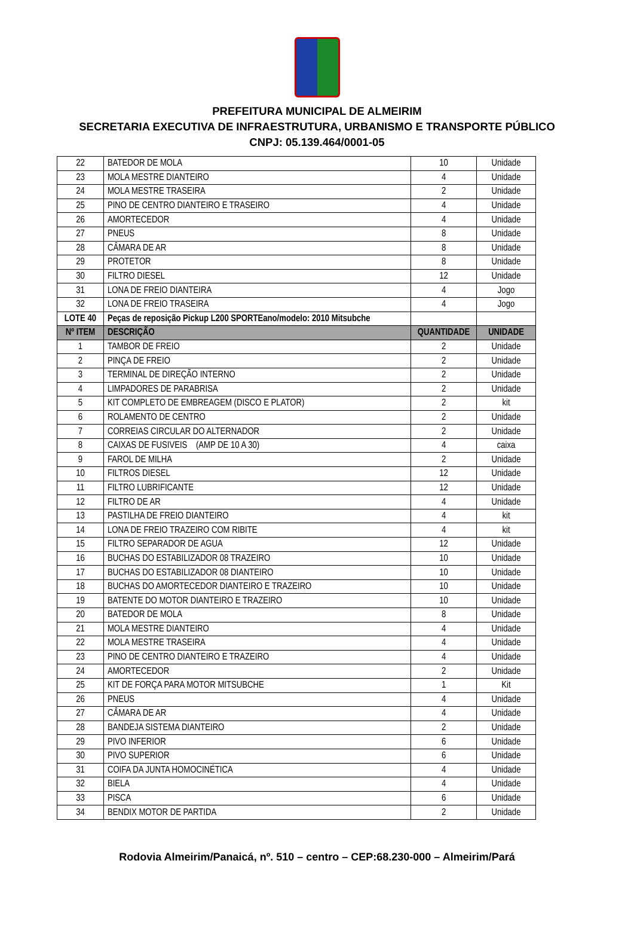PREFEITURA MUNICIPAL DE ALMEIRIM
SECRETARIA EXECUTIVA DE INFRAESTRUTURA, URBANISMO E TRANSPORTE PÚBLICO
CNPJ: 05.139.464/0001-05
| 22 | BATEDOR DE MOLA | 10 | Unidade |
| 23 | MOLA MESTRE DIANTEIRO | 4 | Unidade |
| 24 | MOLA MESTRE TRASEIRA | 2 | Unidade |
| 25 | PINO DE CENTRO DIANTEIRO E TRASEIRO | 4 | Unidade |
| 26 | AMORTECEDOR | 4 | Unidade |
| 27 | PNEUS | 8 | Unidade |
| 28 | CÂMARA DE AR | 8 | Unidade |
| 29 | PROTETOR | 8 | Unidade |
| 30 | FILTRO DIESEL | 12 | Unidade |
| 31 | LONA DE FREIO DIANTEIRA | 4 | Jogo |
| 32 | LONA DE FREIO TRASEIRA | 4 | Jogo |
| LOTE 40 | Peças de reposição Pickup L200 SPORTEano/modelo: 2010 Mitsubche | | |
| Nº ITEM | DESCRIÇÃO | QUANTIDADE | UNIDADE |
| 1 | TAMBOR DE FREIO | 2 | Unidade |
| 2 | PINÇA DE FREIO | 2 | Unidade |
| 3 | TERMINAL DE DIREÇÃO INTERNO | 2 | Unidade |
| 4 | LIMPADORES DE PARABRISA | 2 | Unidade |
| 5 | KIT COMPLETO DE EMBREAGEM (DISCO E PLATOR) | 2 | kit |
| 6 | ROLAMENTO DE CENTRO | 2 | Unidade |
| 7 | CORREIAS CIRCULAR DO ALTERNADOR | 2 | Unidade |
| 8 | CAIXAS DE FUSIVEIS (AMP DE 10 A 30) | 4 | caixa |
| 9 | FAROL DE MILHA | 2 | Unidade |
| 10 | FILTROS DIESEL | 12 | Unidade |
| 11 | FILTRO LUBRIFICANTE | 12 | Unidade |
| 12 | FILTRO DE AR | 4 | Unidade |
| 13 | PASTILHA DE FREIO DIANTEIRO | 4 | kit |
| 14 | LONA DE FREIO TRAZEIRO COM RIBITE | 4 | kit |
| 15 | FILTRO SEPARADOR DE AGUA | 12 | Unidade |
| 16 | BUCHAS DO ESTABILIZADOR 08 TRAZEIRO | 10 | Unidade |
| 17 | BUCHAS DO ESTABILIZADOR 08 DIANTEIRO | 10 | Unidade |
| 18 | BUCHAS DO AMORTECEDOR DIANTEIRO E TRAZEIRO | 10 | Unidade |
| 19 | BATENTE DO MOTOR DIANTEIRO E TRAZEIRO | 10 | Unidade |
| 20 | BATEDOR DE MOLA | 8 | Unidade |
| 21 | MOLA MESTRE DIANTEIRO | 4 | Unidade |
| 22 | MOLA MESTRE TRASEIRA | 4 | Unidade |
| 23 | PINO DE CENTRO DIANTEIRO E TRAZEIRO | 4 | Unidade |
| 24 | AMORTECEDOR | 2 | Unidade |
| 25 | KIT DE FORÇA PARA MOTOR MITSUBCHE | 1 | Kit |
| 26 | PNEUS | 4 | Unidade |
| 27 | CÂMARA DE AR | 4 | Unidade |
| 28 | BANDEJA SISTEMA DIANTEIRO | 2 | Unidade |
| 29 | PIVO INFERIOR | 6 | Unidade |
| 30 | PIVO SUPERIOR | 6 | Unidade |
| 31 | COIFA DA JUNTA HOMOCINÉTICA | 4 | Unidade |
| 32 | BIELA | 4 | Unidade |
| 33 | PISCA | 6 | Unidade |
| 34 | BENDIX MOTOR DE PARTIDA | 2 | Unidade |
Rodovia Almeirim/Panaicá, nº. 510 – centro – CEP:68.230-000 – Almeirim/Pará